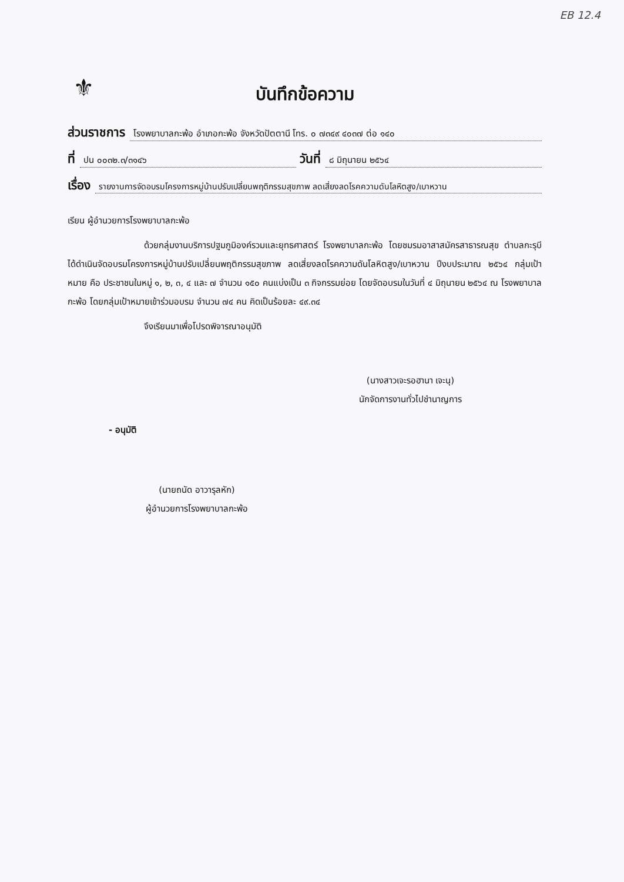EB 12.4
⚜
บันทึกข้อความ
ส่วนราชการ โรงพยาบาลกะพ้อ อำเภอกะพ้อ จังหวัดปัตตานี โทร. ๐ ๗๓๔๙ ๔๐๓๗ ต่อ ๑๔๐
ที่ ปน ๐๐๓๒.๓/๓๑๔๖ วันที่ ๘ มิถุนายน ๒๕๖๔
เรื่อง รายงานการจัดอบรมโครงการหมู่บ้านปรับเปลี่ยนพฤติกรรมสุขภาพ ลดเสี่ยงลดโรคความดันโลหิตสูง/เบาหวาน
เรียน ผู้อำนวยการโรงพยาบาลกะพ้อ
ด้วยกลุ่มงานบริการปฐมภูมิองค์รวมและยุทธศาสตร์ โรงพยาบาลกะพ้อ โดยชมรมอาสาสมัครสาธารณสุข ตำบลกะรุบี ได้ดำเนินจัดอบรมโครงการหมู่บ้านปรับเปลี่ยนพฤติกรรมสุขภาพ ลดเสี่ยงลดโรคความดันโลหิตสูง/เบาหวาน ปีงบประมาณ ๒๕๖๔ กลุ่มเป้าหมาย คือ ประชาชนในหมู่ ๑, ๒, ๓, ๔ และ ๗ จำนวน ๑๕๐ คนแบ่งเป็น ๓ กิจกรรมย่อย โดยจัดอบรมในวันที่ ๔ มิถุนายน ๒๕๖๔ ณ โรงพยาบาลกะพ้อ โดยกลุ่มเป้าหมายเข้าร่วมอบรม จำนวน ๗๔ คน คิดเป็นร้อยละ ๔๙.๓๔
จึงเรียนมาเพื่อโปรดพิจารณาอนุมัติ
(นางสาวเจะรอฮานา เจะนุ)
นักจัดการงานทั่วไปชำนาญการ
- อนุมัติ
(นายถนัด อาวารุลหัก)
ผู้อำนวยการโรงพยาบาลกะพ้อ